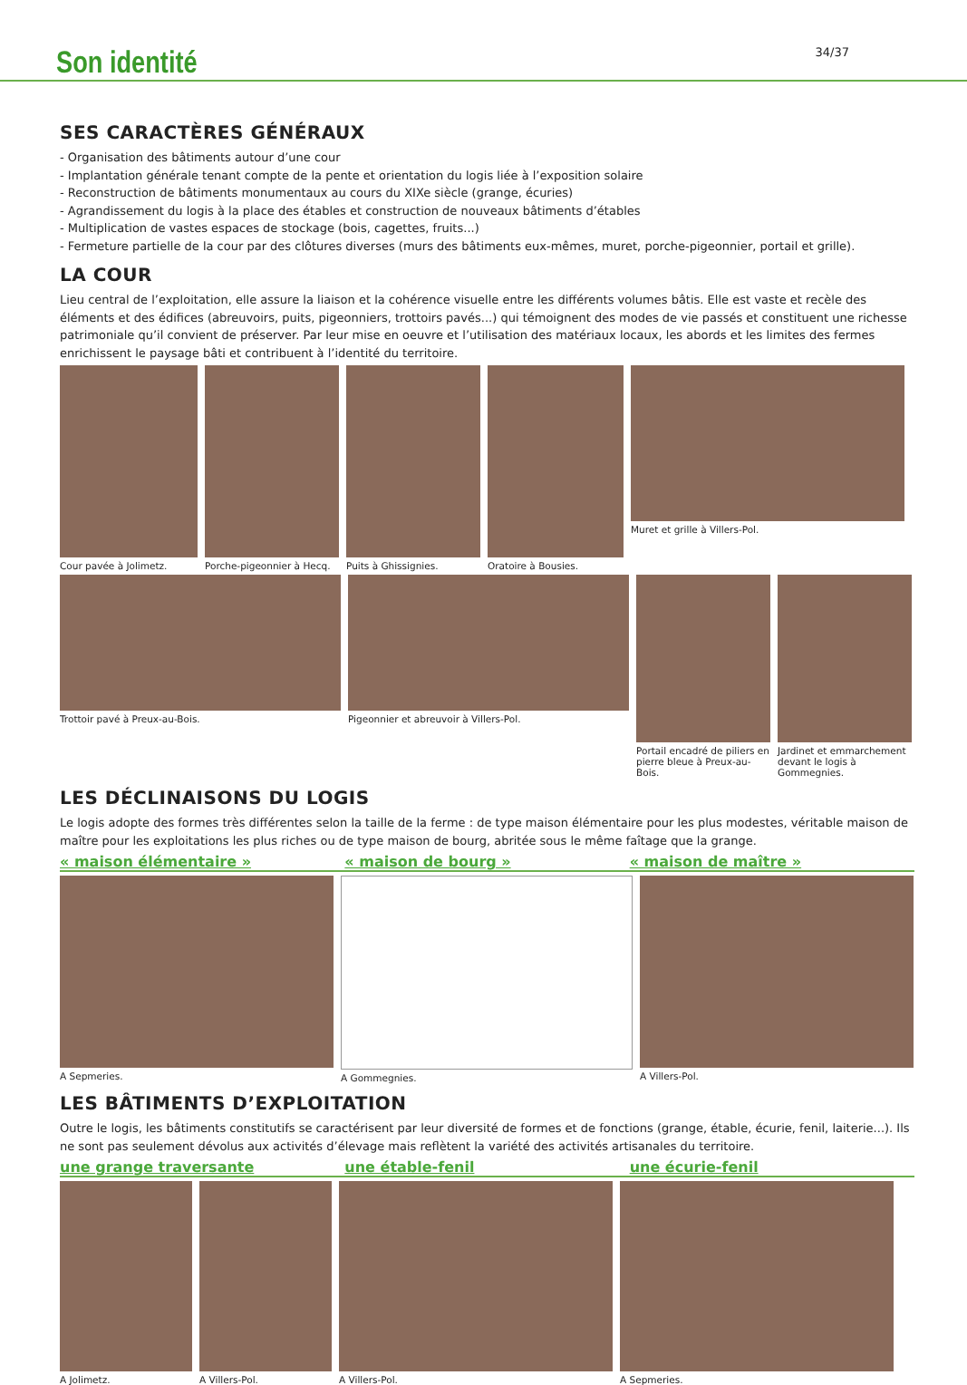Son identité
34/37
SES CARACTÈRES GÉNÉRAUX
- Organisation des bâtiments autour d’une cour
- Implantation générale tenant compte de la pente et orientation du logis liée à l’exposition solaire
- Reconstruction de bâtiments monumentaux au cours du XIXe siècle (grange, écuries)
- Agrandissement du logis à la place des étables et construction de nouveaux bâtiments d’étables
- Multiplication de vastes espaces de stockage (bois, cagettes, fruits...)
- Fermeture partielle de la cour par des clôtures diverses (murs des bâtiments eux-mêmes, muret, porche-pigeonnier, portail et grille).
LA COUR
Lieu central de l’exploitation, elle assure la liaison et la cohérence visuelle entre les différents volumes bâtis. Elle est vaste et recèle des éléments et des édifices (abreuvoirs, puits, pigeonniers, trottoirs pavés...) qui témoignent des modes de vie passés et constituent une richesse patrimoniale qu’il convient de préserver. Par leur mise en oeuvre et l’utilisation des matériaux locaux, les abords et les limites des fermes enrichissent le paysage bâti et contribuent à l’identité du territoire.
Cour pavée à Jolimetz. Porche-pigeonnier à Hecq. Puits à Ghissignies. Oratoire à Bousies. Muret et grille à Villers-Pol.
Trottoir pavé à Preux-au-Bois. Pigeonnier et abreuvoir à Villers-Pol.
Portail encadré de piliers en pierre bleue à Preux-au-Bois.
Jardinet et emmarchement devant le logis à Gommegnies.
LES DÉCLINAISONS DU LOGIS
Le logis adopte des formes très différentes selon la taille de la ferme : de type maison élémentaire pour les plus modestes, véritable maison de maître pour les exploitations les plus riches ou de type maison de bourg, abritée sous le même faîtage que la grange.
« maison élémentaire » « maison de bourg » « maison de maître »
A Sepmeries. A Gommegnies. A Villers-Pol.
LES BÂTIMENTS D’EXPLOITATION
Outre le logis, les bâtiments constitutifs se caractérisent par leur diversité de formes et de fonctions (grange, étable, écurie, fenil, laiterie...). Ils ne sont pas seulement dévolus aux activités d’élevage mais reflètent la variété des activités artisanales du territoire.
une grange traversante une étable-fenil une écurie-fenil
A Jolimetz. A Villers-Pol. A Villers-Pol. A Sepmeries.